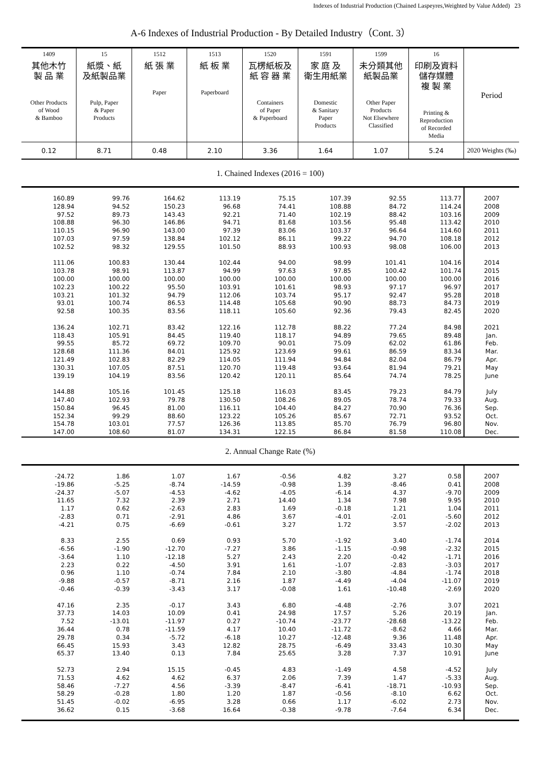Indexes of Industrial Production (Chained Laspeyres,Weighted by Value Added) 23
A-6 Indexes of Industrial Production - By Detailed Industry（Cont. 3）
| 1409 其他木竹 製 品 業 Other Products of Wood & Bamboo | 15 紙漿、紙 及紙製品業 Pulp, Paper & Paper Products | 1512 紙 張 業 Paper | 1513 紙 板 業 Paperboard | 1520 瓦楞紙板及 紙 容 器 業 Containers of Paper & Paperboard | 1591 家 庭 及 衛生用紙業 Domestic & Sanitary Paper Products | 1599 未分類其他 紙製品業 Other Paper Products Not Elsewhere Classified | 16 印刷及資料 儲存媒體 複 製 業 Printing & Reproduction of Recorded Media | Period |
| --- | --- | --- | --- | --- | --- | --- | --- | --- |
| 0.12 | 8.71 | 0.48 | 2.10 | 3.36 | 1.64 | 1.07 | 5.24 | 2020 Weights (‰) |
| 1. Chained Indexes (2016 = 100) | | | | | | | | |
| 160.89 128.94 97.52 108.88 110.15 107.03 102.52 111.06 103.78 100.00 102.23 103.21 93.01 92.58 136.24 118.43 99.55 128.68 121.49 130.31 139.19 144.88 147.40 150.84 152.34 154.78 147.00 | 99.76 94.52 89.73 96.30 96.90 97.59 98.32 100.83 98.91 100.00 100.22 101.32 100.74 100.35 102.71 105.91 85.72 111.36 102.83 107.05 104.19 105.16 102.93 96.45 99.29 103.01 108.60 | 164.62 150.23 143.43 146.86 143.00 138.84 129.55 130.44 113.87 100.00 95.50 94.79 86.53 83.56 83.42 84.45 69.72 84.01 82.29 87.51 83.56 101.45 79.78 81.00 88.60 77.57 81.07 | 113.19 96.68 92.21 94.71 97.39 102.12 101.50 102.44 94.99 100.00 103.91 112.06 114.48 118.11 122.16 119.40 109.70 125.92 114.05 120.70 120.42 125.18 130.50 116.11 123.22 126.36 134.31 | 75.15 74.41 71.40 81.68 83.06 86.11 88.93 94.00 97.63 100.00 101.61 103.74 105.68 105.60 112.78 118.17 90.01 123.69 111.94 119.48 120.11 116.03 108.26 104.40 105.26 113.85 122.15 | 107.39 108.88 102.19 103.56 103.37 99.22 100.93 98.99 97.85 100.00 98.93 95.17 90.90 92.36 88.22 94.89 75.09 99.61 94.84 93.64 85.64 83.45 89.05 84.27 85.67 85.70 86.84 | 92.55 84.72 88.42 95.48 96.64 94.70 98.08 101.41 100.42 100.00 97.17 92.47 88.73 79.43 77.24 79.65 62.02 86.59 82.04 81.94 74.74 79.23 78.74 70.90 72.71 76.79 81.58 | 113.77 114.24 103.16 113.42 114.60 108.18 106.00 104.16 101.74 100.00 96.97 95.28 84.73 82.45 84.98 89.48 61.86 83.34 86.79 79.21 78.25 84.79 79.33 76.36 93.52 96.80 110.08 | 2007 2008 2009 2010 2011 2012 2013 2014 2015 2016 2017 2018 2019 2020 2021 Jan. Feb. Mar. Apr. May June July Aug. Sep. Oct. Nov. Dec. |
| 2. Annual Change Rate (%) | | | | | | | | |
| -24.72 -19.86 -24.37 11.65 1.17 -2.83 -4.21 8.33 -6.56 -3.64 2.23 0.96 -9.88 -0.46 47.16 37.73 7.52 36.44 29.78 66.45 65.37 52.73 71.53 58.46 58.29 51.45 36.62 | 1.86 -5.25 -5.07 7.32 0.62 0.71 0.75 2.55 -1.90 1.10 0.22 1.10 -0.57 -0.39 2.35 14.03 -13.01 0.78 0.34 15.93 13.40 2.94 4.62 -7.27 -0.28 -0.02 0.15 | 1.07 -8.74 -4.53 2.39 -2.63 -2.91 -6.69 0.69 -12.70 -12.18 -4.50 -0.74 -8.71 -3.43 -0.17 10.09 -11.97 -11.59 -5.72 3.43 0.13 15.15 4.62 4.56 1.80 -6.95 -3.68 | 1.67 -14.59 -4.62 2.71 2.83 4.86 -0.61 0.93 -7.27 5.27 3.91 7.84 2.16 3.17 3.43 0.41 0.27 4.17 -6.18 12.82 7.84 -0.45 6.37 -3.39 1.20 3.28 16.64 | -0.56 -0.98 -4.05 14.40 1.69 3.67 3.27 5.70 3.86 2.43 1.61 2.10 1.87 -0.08 6.80 24.98 -10.74 10.40 10.27 28.75 25.65 4.83 2.06 -8.47 1.87 0.66 -0.38 | 4.82 1.39 -6.14 1.34 -0.18 -4.01 1.72 -1.92 -1.15 2.20 -1.07 -3.80 -4.49 1.61 -4.48 17.57 -23.77 -11.72 -12.48 -6.49 3.28 -1.49 7.39 -6.41 -0.56 1.17 -9.78 | 3.27 -8.46 4.37 7.98 1.21 -2.01 3.57 3.40 -0.98 -0.42 -2.83 -4.84 -4.04 -10.48 -2.76 5.26 -28.68 -8.62 9.36 33.43 7.37 4.58 1.47 -18.71 -8.10 -6.02 -7.64 | 0.58 0.41 -9.70 9.95 1.04 -5.60 -2.02 -1.74 -2.32 -1.71 -3.03 -1.74 -11.07 -2.69 3.07 20.19 -13.22 4.66 11.48 10.30 10.91 -4.52 -5.33 -10.93 6.62 2.73 6.34 | 2007 2008 2009 2010 2011 2012 2013 2014 2015 2016 2017 2018 2019 2020 2021 Jan. Feb. Mar. Apr. May June July Aug. Sep. Oct. Nov. Dec. |